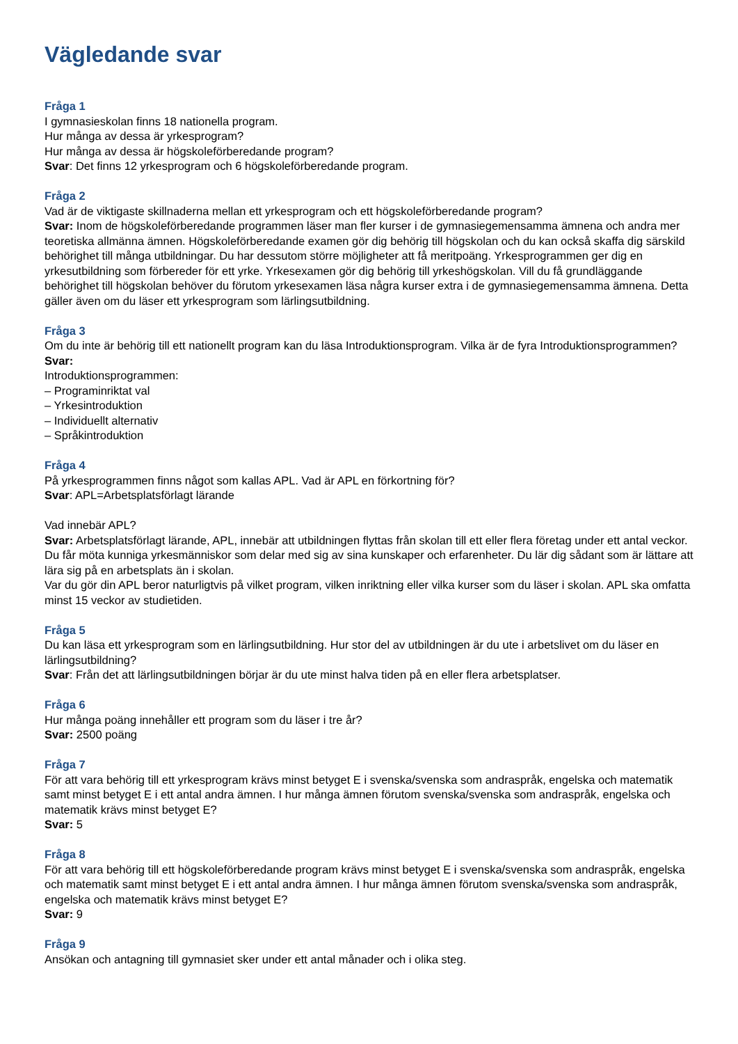Vägledande svar
Fråga 1
I gymnasieskolan finns 18 nationella program.
Hur många av dessa är yrkesprogram?
Hur många av dessa är högskoleförberedande program?
Svar: Det finns 12 yrkesprogram och 6 högskoleförberedande program.
Fråga 2
Vad är de viktigaste skillnaderna mellan ett yrkesprogram och ett högskoleförberedande program?
Svar: Inom de högskoleförberedande programmen läser man fler kurser i de gymnasiegemensamma ämnena och andra mer teoretiska allmänna ämnen. Högskoleförberedande examen gör dig behörig till högskolan och du kan också skaffa dig särskild behörighet till många utbildningar. Du har dessutom större möjligheter att få meritpoäng. Yrkesprogrammen ger dig en yrkesutbildning som förbereder för ett yrke. Yrkesexamen gör dig behörig till yrkeshögskolan. Vill du få grundläggande behörighet till högskolan behöver du förutom yrkesexamen läsa några kurser extra i de gymnasiegemensamma ämnena. Detta gäller även om du läser ett yrkesprogram som lärlingsutbildning.
Fråga 3
Om du inte är behörig till ett nationellt program kan du läsa Introduktionsprogram. Vilka är de fyra Introduktionsprogrammen?
Svar:
Introduktionsprogrammen:
– Programinriktat val
– Yrkesintroduktion
– Individuellt alternativ
– Språkintroduktion
Fråga 4
På yrkesprogrammen finns något som kallas APL. Vad är APL en förkortning för?
Svar: APL=Arbetsplatsförlagt lärande
Vad innebär APL?
Svar: Arbetsplatsförlagt lärande, APL, innebär att utbildningen flyttas från skolan till ett eller flera företag under ett antal veckor. Du får möta kunniga yrkesmänniskor som delar med sig av sina kunskaper och erfarenheter. Du lär dig sådant som är lättare att lära sig på en arbetsplats än i skolan.
Var du gör din APL beror naturligtvis på vilket program, vilken inriktning eller vilka kurser som du läser i skolan. APL ska omfatta minst 15 veckor av studietiden.
Fråga 5
Du kan läsa ett yrkesprogram som en lärlingsutbildning. Hur stor del av utbildningen är du ute i arbetslivet om du läser en lärlingsutbildning?
Svar: Från det att lärlingsutbildningen börjar är du ute minst halva tiden på en eller flera arbetsplatser.
Fråga 6
Hur många poäng innehåller ett program som du läser i tre år?
Svar: 2500 poäng
Fråga 7
För att vara behörig till ett yrkesprogram krävs minst betyget E i svenska/svenska som andraspråk, engelska och matematik samt minst betyget E i ett antal andra ämnen. I hur många ämnen förutom svenska/svenska som andraspråk, engelska och matematik krävs minst betyget E?
Svar: 5
Fråga 8
För att vara behörig till ett högskoleförberedande program krävs minst betyget E i svenska/svenska som andraspråk, engelska och matematik samt minst betyget E i ett antal andra ämnen. I hur många ämnen förutom svenska/svenska som andraspråk, engelska och matematik krävs minst betyget E?
Svar: 9
Fråga 9
Ansökan och antagning till gymnasiet sker under ett antal månader och i olika steg.